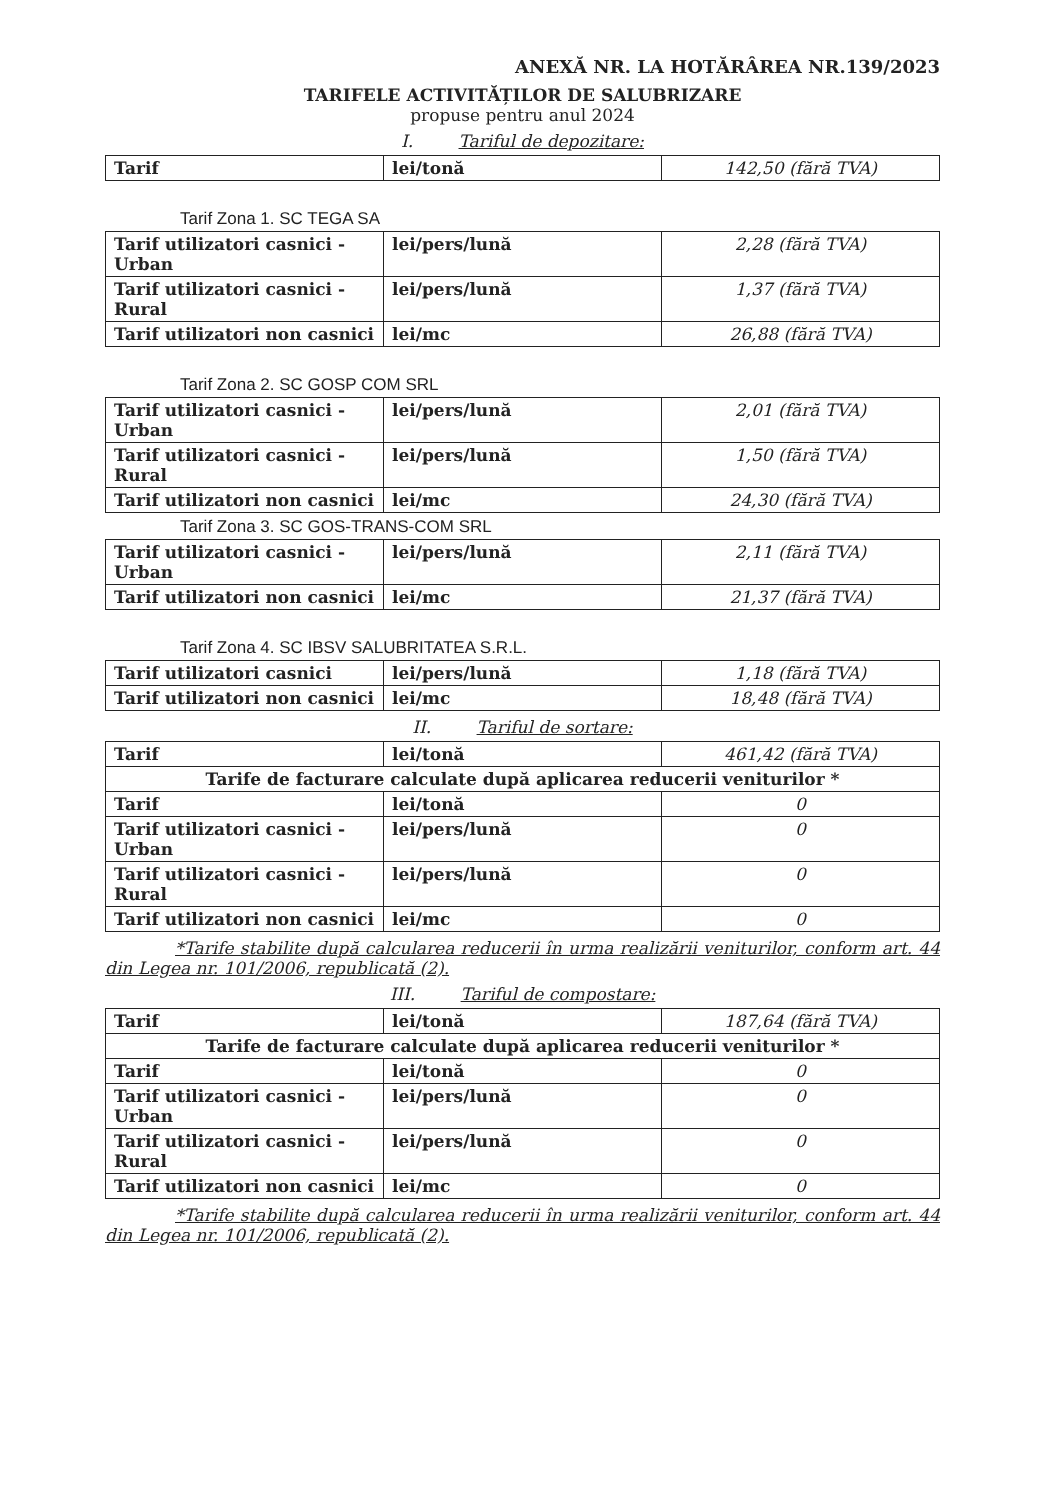ANEXĂ NR. LA HOTĂRÂREA NR.139/2023
TARIFELE ACTIVITĂȚILOR DE SALUBRIZARE
propuse pentru anul 2024
I. Tariful de depozitare:
| Tarif | lei/tonă | 142,50 (fără TVA) |
Tarif Zona 1. SC TEGA SA
| Tarif utilizatori casnici - Urban | lei/pers/lună | 2,28 (fără TVA) |
| Tarif utilizatori casnici - Rural | lei/pers/lună | 1,37 (fără TVA) |
| Tarif utilizatori non casnici | lei/mc | 26,88 (fără TVA) |
Tarif Zona 2. SC GOSP COM SRL
| Tarif utilizatori casnici - Urban | lei/pers/lună | 2,01 (fără TVA) |
| Tarif utilizatori casnici - Rural | lei/pers/lună | 1,50 (fără TVA) |
| Tarif utilizatori non casnici | lei/mc | 24,30 (fără TVA) |
Tarif Zona 3. SC GOS-TRANS-COM SRL
| Tarif utilizatori casnici - Urban | lei/pers/lună | 2,11 (fără TVA) |
| Tarif utilizatori non casnici | lei/mc | 21,37 (fără TVA) |
Tarif Zona 4. SC IBSV SALUBRITATEA S.R.L.
| Tarif utilizatori casnici | lei/pers/lună | 1,18 (fără TVA) |
| Tarif utilizatori non casnici | lei/mc | 18,48 (fără TVA) |
II. Tariful de sortare:
| Tarif | lei/tonă | 461,42 (fără TVA) |
| Tarife de facturare calculate după aplicarea reducerii veniturilor * | | |
| Tarif | lei/tonă | 0 |
| Tarif utilizatori casnici - Urban | lei/pers/lună | 0 |
| Tarif utilizatori casnici - Rural | lei/pers/lună | 0 |
| Tarif utilizatori non casnici | lei/mc | 0 |
*Tarife stabilite după calcularea reducerii în urma realizării veniturilor, conform art. 44 din Legea nr. 101/2006, republicată (2).
III. Tariful de compostare:
| Tarif | lei/tonă | 187,64 (fără TVA) |
| Tarife de facturare calculate după aplicarea reducerii veniturilor * | | |
| Tarif | lei/tonă | 0 |
| Tarif utilizatori casnici - Urban | lei/pers/lună | 0 |
| Tarif utilizatori casnici - Rural | lei/pers/lună | 0 |
| Tarif utilizatori non casnici | lei/mc | 0 |
*Tarife stabilite după calcularea reducerii în urma realizării veniturilor, conform art. 44 din Legea nr. 101/2006, republicată (2).